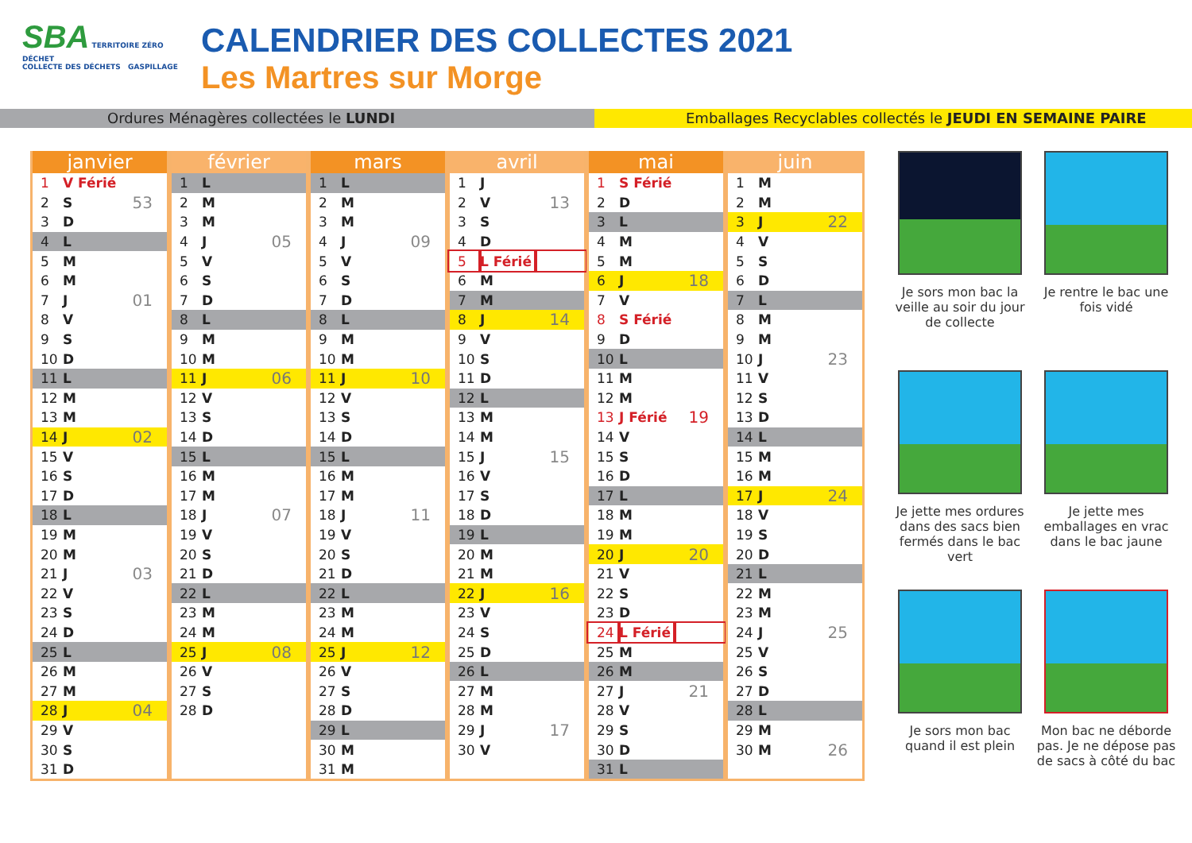SBA TERRITOIRE ZÉRO DÉCHET
COLLECTE DES DÉCHETS GASPILLAGE
CALENDRIER DES COLLECTES 2021
Les Martres sur Morge
Ordures Ménagères collectées le LUNDI Emballages Recyclables collectés le JEUDI EN SEMAINE PAIRE
| janvier | | |
| --- | --- | --- |
| 1 | V Férié | |
| 2 | S | 53 |
| 3 | D | |
| 4 | L | |
| 5 | M | |
| 6 | M | |
| 7 | J | 01 |
| 8 | V | |
| 9 | S | |
| 10 | D | |
| 11 | L | |
| 12 | M | |
| 13 | M | |
| 14 | J | 02 |
| 15 | V | |
| 16 | S | |
| 17 | D | |
| 18 | L | |
| 19 | M | |
| 20 | M | |
| 21 | J | 03 |
| 22 | V | |
| 23 | S | |
| 24 | D | |
| 25 | L | |
| 26 | M | |
| 27 | M | |
| 28 | J | 04 |
| 29 | V | |
| 30 | S | |
| 31 | D | |
| février | | |
| --- | --- | --- |
| 1 | L | |
| 2 | M | |
| 3 | M | |
| 4 | J | 05 |
| 5 | V | |
| 6 | S | |
| 7 | D | |
| 8 | L | |
| 9 | M | |
| 10 | M | |
| 11 | J | 06 |
| 12 | V | |
| 13 | S | |
| 14 | D | |
| 15 | L | |
| 16 | M | |
| 17 | M | |
| 18 | J | 07 |
| 19 | V | |
| 20 | S | |
| 21 | D | |
| 22 | L | |
| 23 | M | |
| 24 | M | |
| 25 | J | 08 |
| 26 | V | |
| 27 | S | |
| 28 | D | |
| mars | | |
| --- | --- | --- |
| 1 | L | |
| 2 | M | |
| 3 | M | |
| 4 | J | 09 |
| 5 | V | |
| 6 | S | |
| 7 | D | |
| 8 | L | |
| 9 | M | |
| 10 | M | |
| 11 | J | 10 |
| 12 | V | |
| 13 | S | |
| 14 | D | |
| 15 | L | |
| 16 | M | |
| 17 | M | |
| 18 | J | 11 |
| 19 | V | |
| 20 | S | |
| 21 | D | |
| 22 | L | |
| 23 | M | |
| 24 | M | |
| 25 | J | 12 |
| 26 | V | |
| 27 | S | |
| 28 | D | |
| 29 | L | |
| 30 | M | |
| 31 | M | |
| avril | | |
| --- | --- | --- |
| 1 | J | |
| 2 | V | 13 |
| 3 | S | |
| 4 | D | |
| 5 | L Férié | |
| 6 | M | |
| 7 | M | |
| 8 | J | 14 |
| 9 | V | |
| 10 | S | |
| 11 | D | |
| 12 | L | |
| 13 | M | |
| 14 | M | |
| 15 | J | 15 |
| 16 | V | |
| 17 | S | |
| 18 | D | |
| 19 | L | |
| 20 | M | |
| 21 | M | |
| 22 | J | 16 |
| 23 | V | |
| 24 | S | |
| 25 | D | |
| 26 | L | |
| 27 | M | |
| 28 | M | |
| 29 | J | 17 |
| 30 | V | |
| mai | | |
| --- | --- | --- |
| 1 | S Férié | |
| 2 | D | |
| 3 | L | |
| 4 | M | |
| 5 | M | |
| 6 | J | 18 |
| 7 | V | |
| 8 | S Férié | |
| 9 | D | |
| 10 | L | |
| 11 | M | |
| 12 | M | |
| 13 | J Férié | 19 |
| 14 | V | |
| 15 | S | |
| 16 | D | |
| 17 | L | |
| 18 | M | |
| 19 | M | |
| 20 | J | 20 |
| 21 | V | |
| 22 | S | |
| 23 | D | |
| 24 | L Férié | |
| 25 | M | |
| 26 | M | |
| 27 | J | 21 |
| 28 | V | |
| 29 | S | |
| 30 | D | |
| 31 | L | |
| juin | | |
| --- | --- | --- |
| 1 | M | |
| 2 | M | |
| 3 | J | 22 |
| 4 | V | |
| 5 | S | |
| 6 | D | |
| 7 | L | |
| 8 | M | |
| 9 | M | |
| 10 | J | 23 |
| 11 | V | |
| 12 | S | |
| 13 | D | |
| 14 | L | |
| 15 | M | |
| 16 | M | |
| 17 | J | 24 |
| 18 | V | |
| 19 | S | |
| 20 | D | |
| 21 | L | |
| 22 | M | |
| 23 | M | |
| 24 | J | 25 |
| 25 | V | |
| 26 | S | |
| 27 | D | |
| 28 | L | |
| 29 | M | |
| 30 | M | 26 |
Je sors mon bac la veille au soir du jour de collecte
Je rentre le bac une fois vidé
Je jette mes ordures dans des sacs bien fermés dans le bac vert
Je jette mes emballages en vrac dans le bac jaune
Je sors mon bac quand il est plein
Mon bac ne déborde pas. Je ne dépose pas de sacs à côté du bac